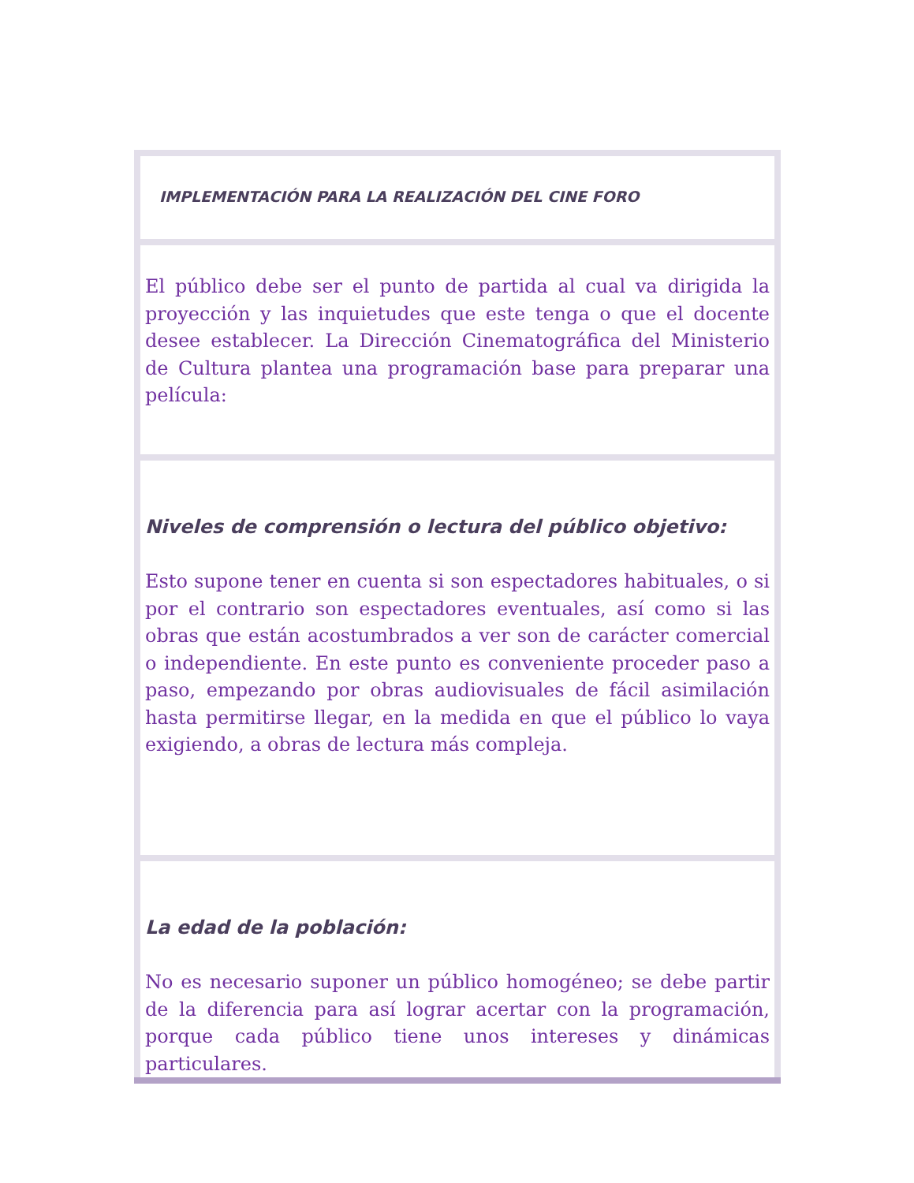| IMPLEMENTACIÓN PARA LA REALIZACIÓN DEL CINE FORO |
| El público debe ser el punto de partida al cual va dirigida la proyección y las inquietudes que este tenga o que el docente desee establecer. La Dirección Cinematográfica del Ministerio de Cultura plantea una programación base para preparar una película: |
| Niveles de comprensión o lectura del público objetivo: Esto supone tener en cuenta si son espectadores habituales, o si por el contrario son espectadores eventuales, así como si las obras que están acostumbrados a ver son de carácter comercial o independiente. En este punto es conveniente proceder paso a paso, empezando por obras audiovisuales de fácil asimilación hasta permitirse llegar, en la medida en que el público lo vaya exigiendo, a obras de lectura más compleja. |
| La edad de la población: No es necesario suponer un público homogéneo; se debe partir de la diferencia para así lograr acertar con la programación, porque cada público tiene unos intereses y dinámicas particulares. |